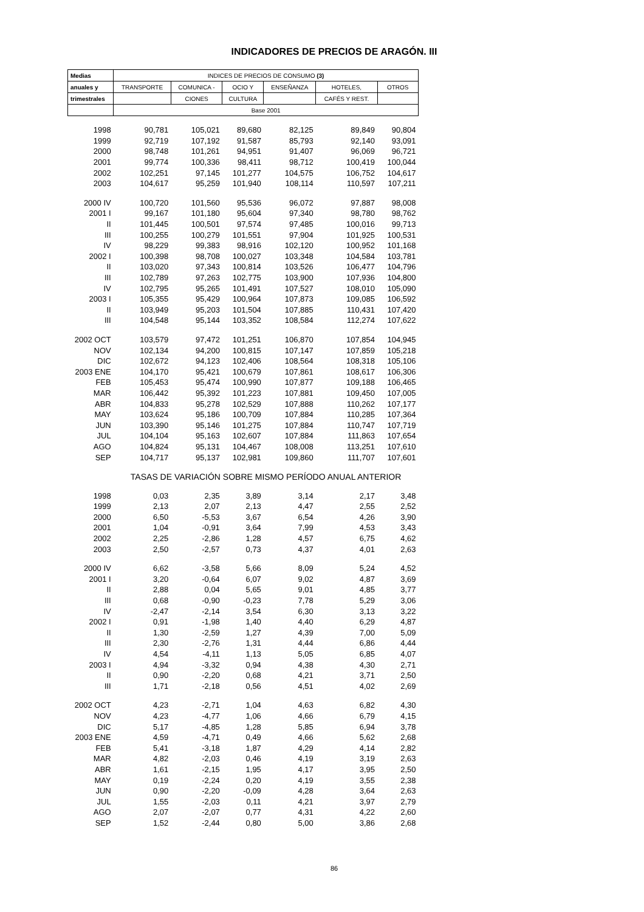INDICADORES DE PRECIOS DE ARAGÓN. III
| Medias | INDICES DE PRECIOS DE CONSUMO (3) | | | | | |
| --- | --- | --- | --- | --- | --- | --- |
| anuales y | TRANSPORTE | COMUNICA - | OCIO Y | ENSEÑANZA | HOTELES, | OTROS |
| trimestrales | | CIONES | CULTURA | | CAFÉS Y REST. | |
| | Base 2001 | | | | | |
| 1998 | 90,781 | 105,021 | 89,680 | 82,125 | 89,849 | 90,804 |
| 1999 | 92,719 | 107,192 | 91,587 | 85,793 | 92,140 | 93,091 |
| 2000 | 98,748 | 101,261 | 94,951 | 91,407 | 96,069 | 96,721 |
| 2001 | 99,774 | 100,336 | 98,411 | 98,712 | 100,419 | 100,044 |
| 2002 | 102,251 | 97,145 | 101,277 | 104,575 | 106,752 | 104,617 |
| 2003 | 104,617 | 95,259 | 101,940 | 108,114 | 110,597 | 107,211 |
| 2000 IV | 100,720 | 101,560 | 95,536 | 96,072 | 97,887 | 98,008 |
| 2001 I | 99,167 | 101,180 | 95,604 | 97,340 | 98,780 | 98,762 |
| II | 101,445 | 100,501 | 97,574 | 97,485 | 100,016 | 99,713 |
| III | 100,255 | 100,279 | 101,551 | 97,904 | 101,925 | 100,531 |
| IV | 98,229 | 99,383 | 98,916 | 102,120 | 100,952 | 101,168 |
| 2002 I | 100,398 | 98,708 | 100,027 | 103,348 | 104,584 | 103,781 |
| II | 103,020 | 97,343 | 100,814 | 103,526 | 106,477 | 104,796 |
| III | 102,789 | 97,263 | 102,775 | 103,900 | 107,936 | 104,800 |
| IV | 102,795 | 95,265 | 101,491 | 107,527 | 108,010 | 105,090 |
| 2003 I | 105,355 | 95,429 | 100,964 | 107,873 | 109,085 | 106,592 |
| II | 103,949 | 95,203 | 101,504 | 107,885 | 110,431 | 107,420 |
| III | 104,548 | 95,144 | 103,352 | 108,584 | 112,274 | 107,622 |
| 2002 OCT | 103,579 | 97,472 | 101,251 | 106,870 | 107,854 | 104,945 |
| NOV | 102,134 | 94,200 | 100,815 | 107,147 | 107,859 | 105,218 |
| DIC | 102,672 | 94,123 | 102,406 | 108,564 | 108,318 | 105,106 |
| 2003 ENE | 104,170 | 95,421 | 100,679 | 107,861 | 108,617 | 106,306 |
| FEB | 105,453 | 95,474 | 100,990 | 107,877 | 109,188 | 106,465 |
| MAR | 106,442 | 95,392 | 101,223 | 107,881 | 109,450 | 107,005 |
| ABR | 104,833 | 95,278 | 102,529 | 107,888 | 110,262 | 107,177 |
| MAY | 103,624 | 95,186 | 100,709 | 107,884 | 110,285 | 107,364 |
| JUN | 103,390 | 95,146 | 101,275 | 107,884 | 110,747 | 107,719 |
| JUL | 104,104 | 95,163 | 102,607 | 107,884 | 111,863 | 107,654 |
| AGO | 104,824 | 95,131 | 104,467 | 108,008 | 113,251 | 107,610 |
| SEP | 104,717 | 95,137 | 102,981 | 109,860 | 111,707 | 107,601 |
| | TASAS DE VARIACIÓN SOBRE MISMO PERÍODO ANUAL ANTERIOR | | | | | |
| 1998 | 0,03 | 2,35 | 3,89 | 3,14 | 2,17 | 3,48 |
| 1999 | 2,13 | 2,07 | 2,13 | 4,47 | 2,55 | 2,52 |
| 2000 | 6,50 | -5,53 | 3,67 | 6,54 | 4,26 | 3,90 |
| 2001 | 1,04 | -0,91 | 3,64 | 7,99 | 4,53 | 3,43 |
| 2002 | 2,25 | -2,86 | 1,28 | 4,57 | 6,75 | 4,62 |
| 2003 | 2,50 | -2,57 | 0,73 | 4,37 | 4,01 | 2,63 |
| 2000 IV | 6,62 | -3,58 | 5,66 | 8,09 | 5,24 | 4,52 |
| 2001 I | 3,20 | -0,64 | 6,07 | 9,02 | 4,87 | 3,69 |
| II | 2,88 | 0,04 | 5,65 | 9,01 | 4,85 | 3,77 |
| III | 0,68 | -0,90 | -0,23 | 7,78 | 5,29 | 3,06 |
| IV | -2,47 | -2,14 | 3,54 | 6,30 | 3,13 | 3,22 |
| 2002 I | 0,91 | -1,98 | 1,40 | 4,40 | 6,29 | 4,87 |
| II | 1,30 | -2,59 | 1,27 | 4,39 | 7,00 | 5,09 |
| III | 2,30 | -2,76 | 1,31 | 4,44 | 6,86 | 4,44 |
| IV | 4,54 | -4,11 | 1,13 | 5,05 | 6,85 | 4,07 |
| 2003 I | 4,94 | -3,32 | 0,94 | 4,38 | 4,30 | 2,71 |
| II | 0,90 | -2,20 | 0,68 | 4,21 | 3,71 | 2,50 |
| III | 1,71 | -2,18 | 0,56 | 4,51 | 4,02 | 2,69 |
| 2002 OCT | 4,23 | -2,71 | 1,04 | 4,63 | 6,82 | 4,30 |
| NOV | 4,23 | -4,77 | 1,06 | 4,66 | 6,79 | 4,15 |
| DIC | 5,17 | -4,85 | 1,28 | 5,85 | 6,94 | 3,78 |
| 2003 ENE | 4,59 | -4,71 | 0,49 | 4,66 | 5,62 | 2,68 |
| FEB | 5,41 | -3,18 | 1,87 | 4,29 | 4,14 | 2,82 |
| MAR | 4,82 | -2,03 | 0,46 | 4,19 | 3,19 | 2,63 |
| ABR | 1,61 | -2,15 | 1,95 | 4,17 | 3,95 | 2,50 |
| MAY | 0,19 | -2,24 | 0,20 | 4,19 | 3,55 | 2,38 |
| JUN | 0,90 | -2,20 | -0,09 | 4,28 | 3,64 | 2,63 |
| JUL | 1,55 | -2,03 | 0,11 | 4,21 | 3,97 | 2,79 |
| AGO | 2,07 | -2,07 | 0,77 | 4,31 | 4,22 | 2,60 |
| SEP | 1,52 | -2,44 | 0,80 | 5,00 | 3,86 | 2,68 |
86